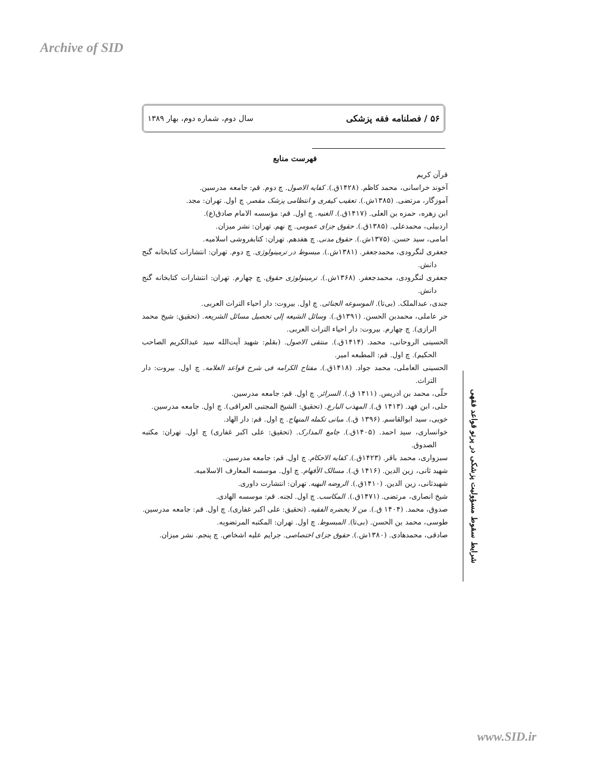Archive of SID
۵۶ / فصلنامه فقه پزشکی سال دوم، شماره دوم، بهار ۱۳۸۹
فهرست منابع
قرآن کریم
آخوند خراسانی، محمد کاظم. (۱۴۲۸ق.). کفایه الاصول. چ دوم. قم: جامعه مدرسین.
آموزگار، مرتضی. (۱۳۸۵ش.). تعقیب کیفری و انتظامی پزشک مقصر. چ اول. تهران: مجد.
ابن زهره، حمزه بن العلی. (۱۴۱۷ق.). الغنیه. چ اول. قم: مؤسسه الامام صادق(ع).
اردبیلی، محمدعلی. (۱۳۸۵ق.). حقوق جزای عمومی. چ نهم. تهران: نشر میزان.
امامی، سید حسن. (۱۳۷۵ش.). حقوق مدنی. چ هفدهم. تهران: کتابفروشی اسلامیه.
جعفری لنگرودی، محمدجعفر. (۱۳۸۱ش.). مبسوط در ترمینولوژی. چ دوم. تهران: انتشارات کتابخانه گنج دانش.
جعفری لنگرودی، محمدجعفر. (۱۳۶۸ش.). ترمینولوژی حقوق. چ چهارم. تهران: انتشارات کتابخانه گنج دانش.
جندی، عبدالملک. (بی‌تا). الموسوعه الجنائی. چ اول. بیروت: دار احیاء التراث العربی.
حر عاملی، محمدبن الحسن. (۱۳۹۱ق.). وسائل الشیعه إلی تحصیل مسائل الشریعه. (تحقیق: شیخ محمد الرازی). چ چهارم. بیروت: دار احیاء التراث العربی.
الحسینی الروحانی، محمد. (۱۴۱۴ق.). منتقی الاصول. (بقلم: شهید آیت‌الله سید عبدالکریم الصاحب الحکیم). چ اول. قم: المطبعه امیر.
الحسینی العاملی، محمد جواد. (۱۴۱۸ق.). مفتاح الکرامه فی شرح قواعد العلامه. چ اول. بیروت: دار التراث.
حلّی، محمد بن ادریس. (۱۴۱۱ ق.). السرائر. چ اول. قم: جامعه مدرسین.
حلی، ابن فهد. (۱۴۱۳ ق.). المهذب البارع. (تحقیق: الشیخ المجتبی العراقی). چ اول. جامعه مدرسین.
خویی، سید ابوالقاسم. (۱۳۹۶ ق.). مبانی تکمله المنهاج. چ اول. قم: دار الهاد.
خوانساری، سید احمد. (۱۴۰۵ق.). جامع المدارک. (تحقیق: علی اکبر غفاری) چ اول. تهران: مکتبه الصدوق.
سبزواری، محمد باقر. (۱۴۲۳ق.). کفایه الاحکام. چ اول. قم: جامعه مدرسین.
شهید ثانی، زین الدین. (۱۴۱۶ ق.). مسالک الأفهام. چ اول. موسسه المعارف الاسلامیه.
شهیدثانی، زین الدین. (۱۴۱۰ق.). الروضه البهیه. تهران: انتشارت داوری.
شیخ انصاری، مرتضی. (۱۴۷۱ق.). المکاسب. چ اول. لجنه. قم: موسسه الهادی.
صدوق، محمد. (۱۴۰۴ ق.). من لا یحضره الفقیه. (تحقیق: علی اکبر غفاری). چ اول. قم: جامعه مدرسین.
طوسی، محمد بن الحسن. (بی‌تا). المبسوط. چ اول. تهران: المکتبه المرتضویه.
صادقی، محمدهادی. (۱۳۸۰ش.). حقوق جزای اختصاصی. جرایم علیه اشخاص. چ پنجم. نشر میزان.
شرایط سقوط مسؤولیت پزشکی در پرتو قواعد فقهی
www.SID.ir